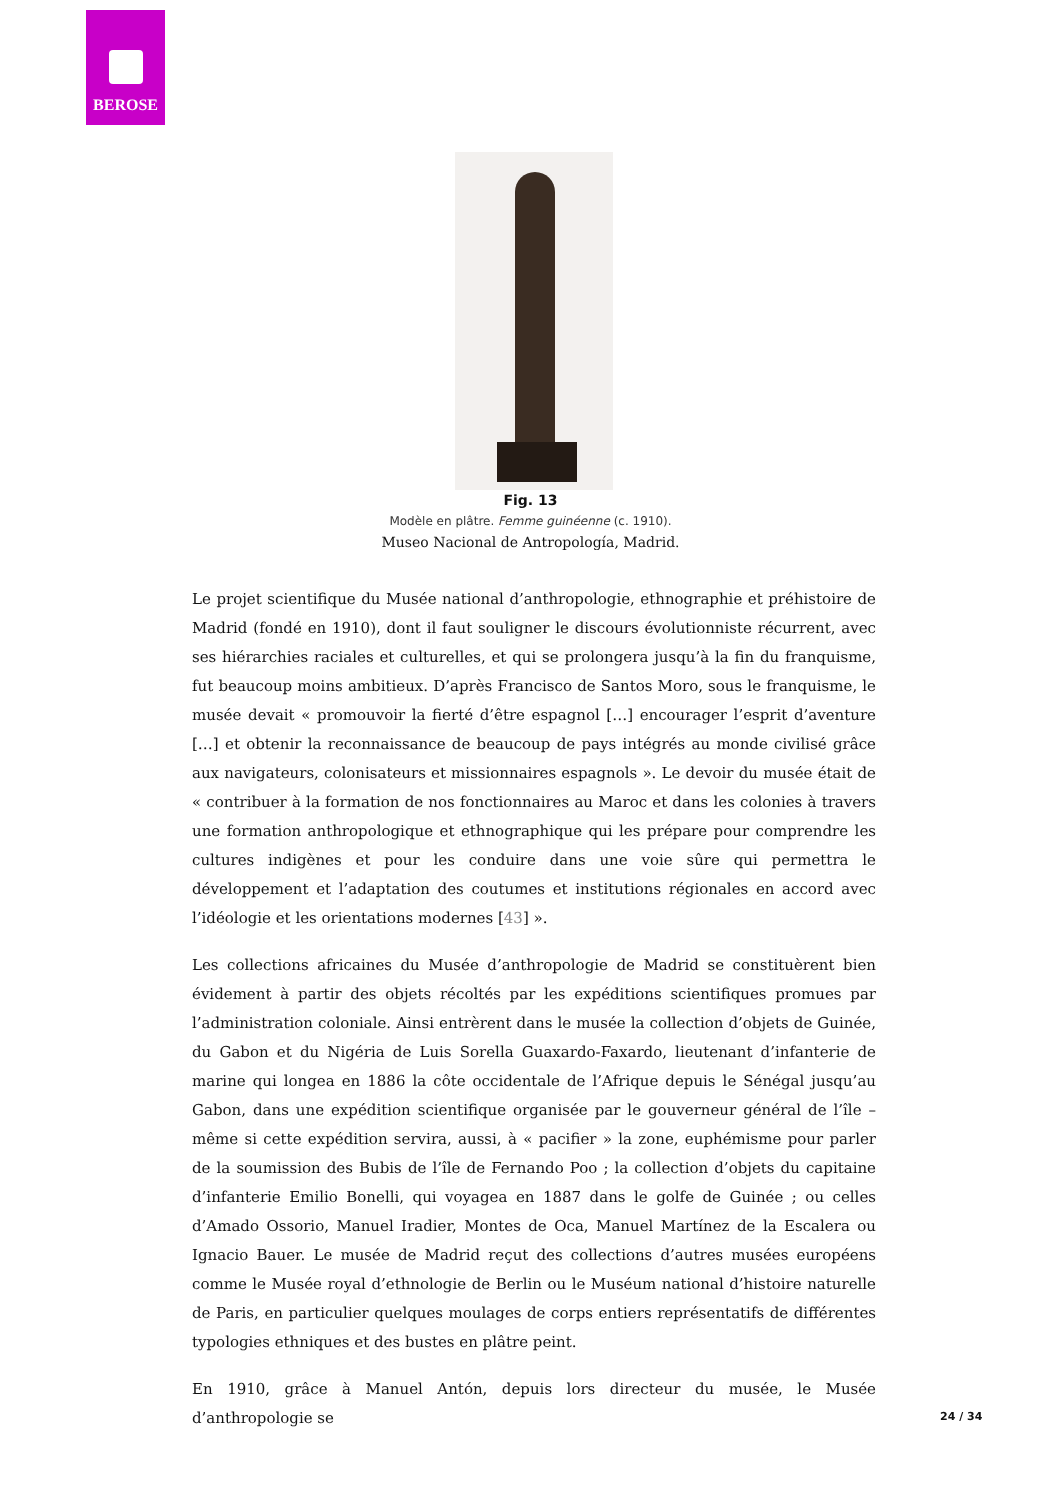BEROSE
Fig. 13
Modèle en plâtre. Femme guinéenne (c. 1910).
Museo Nacional de Antropología, Madrid.
Le projet scientifique du Musée national d’anthropologie, ethnographie et préhistoire de Madrid (fondé en 1910), dont il faut souligner le discours évolutionniste récurrent, avec ses hiérarchies raciales et culturelles, et qui se prolongera jusqu’à la fin du franquisme, fut beaucoup moins ambitieux. D’après Francisco de Santos Moro, sous le franquisme, le musée devait « promouvoir la fierté d’être espagnol […] encourager l’esprit d’aventure […] et obtenir la reconnaissance de beaucoup de pays intégrés au monde civilisé grâce aux navigateurs, colonisateurs et missionnaires espagnols ». Le devoir du musée était de « contribuer à la formation de nos fonctionnaires au Maroc et dans les colonies à travers une formation anthropologique et ethnographique qui les prépare pour comprendre les cultures indigènes et pour les conduire dans une voie sûre qui permettra le développement et l’adaptation des coutumes et institutions régionales en accord avec l’idéologie et les orientations modernes [43] ».
Les collections africaines du Musée d’anthropologie de Madrid se constituèrent bien évidement à partir des objets récoltés par les expéditions scientifiques promues par l’administration coloniale. Ainsi entrèrent dans le musée la collection d’objets de Guinée, du Gabon et du Nigéria de Luis Sorella Guaxardo-Faxardo, lieutenant d’infanterie de marine qui longea en 1886 la côte occidentale de l’Afrique depuis le Sénégal jusqu’au Gabon, dans une expédition scientifique organisée par le gouverneur général de l’île – même si cette expédition servira, aussi, à « pacifier » la zone, euphémisme pour parler de la soumission des Bubis de l’île de Fernando Poo ; la collection d’objets du capitaine d’infanterie Emilio Bonelli, qui voyagea en 1887 dans le golfe de Guinée ; ou celles d’Amado Ossorio, Manuel Iradier, Montes de Oca, Manuel Martínez de la Escalera ou Ignacio Bauer. Le musée de Madrid reçut des collections d’autres musées européens comme le Musée royal d’ethnologie de Berlin ou le Muséum national d’histoire naturelle de Paris, en particulier quelques moulages de corps entiers représentatifs de différentes typologies ethniques et des bustes en plâtre peint.
En 1910, grâce à Manuel Antón, depuis lors directeur du musée, le Musée d’anthropologie se
24 / 34